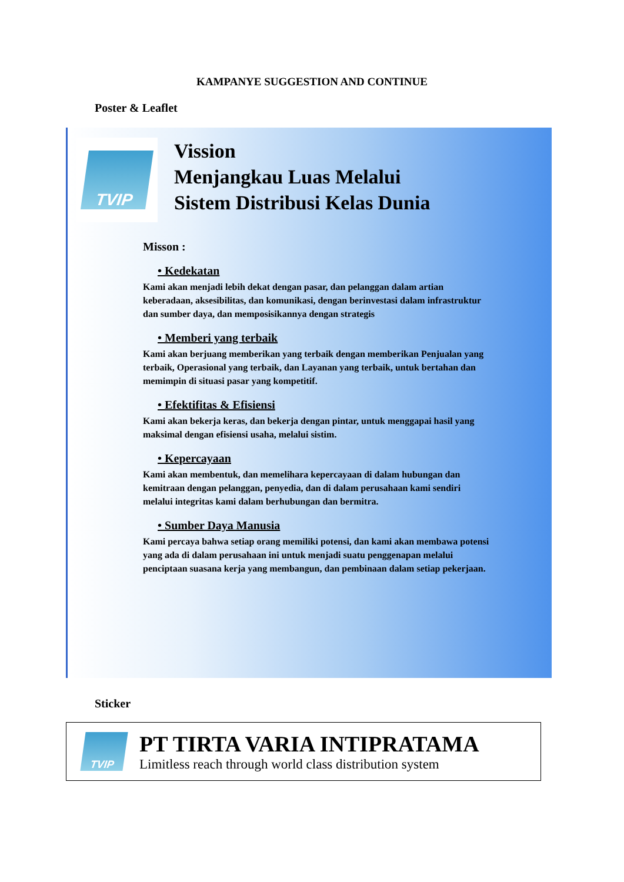KAMPANYE SUGGESTION AND CONTINUE
Poster & Leaflet
TVIP
Vission
Menjangkau Luas Melalui
Sistem Distribusi Kelas Dunia
Misson :
• Kedekatan
Kami akan menjadi lebih dekat dengan pasar, dan pelanggan dalam artian keberadaan, aksesibilitas, dan komunikasi, dengan berinvestasi dalam infrastruktur dan sumber daya, dan memposisikannya dengan strategis
• Memberi yang terbaik
Kami akan berjuang memberikan yang terbaik dengan memberikan Penjualan yang terbaik, Operasional yang terbaik, dan Layanan yang terbaik, untuk bertahan dan memimpin di situasi pasar yang kompetitif.
• Efektifitas & Efisiensi
Kami akan bekerja keras, dan bekerja dengan pintar, untuk menggapai hasil yang maksimal dengan efisiensi usaha, melalui sistim.
• Kepercayaan
Kami akan membentuk, dan memelihara kepercayaan di dalam hubungan dan kemitraan dengan pelanggan, penyedia, dan di dalam perusahaan kami sendiri melalui integritas kami dalam berhubungan dan bermitra.
• Sumber Daya Manusia
Kami percaya bahwa setiap orang memiliki potensi, dan kami akan membawa potensi yang ada di dalam perusahaan ini untuk menjadi suatu penggenapan melalui penciptaan suasana kerja yang membangun, dan pembinaan dalam setiap pekerjaan.
Sticker
TVIP
PT TIRTA VARIA INTIPRATAMA
Limitless reach through world class distribution system